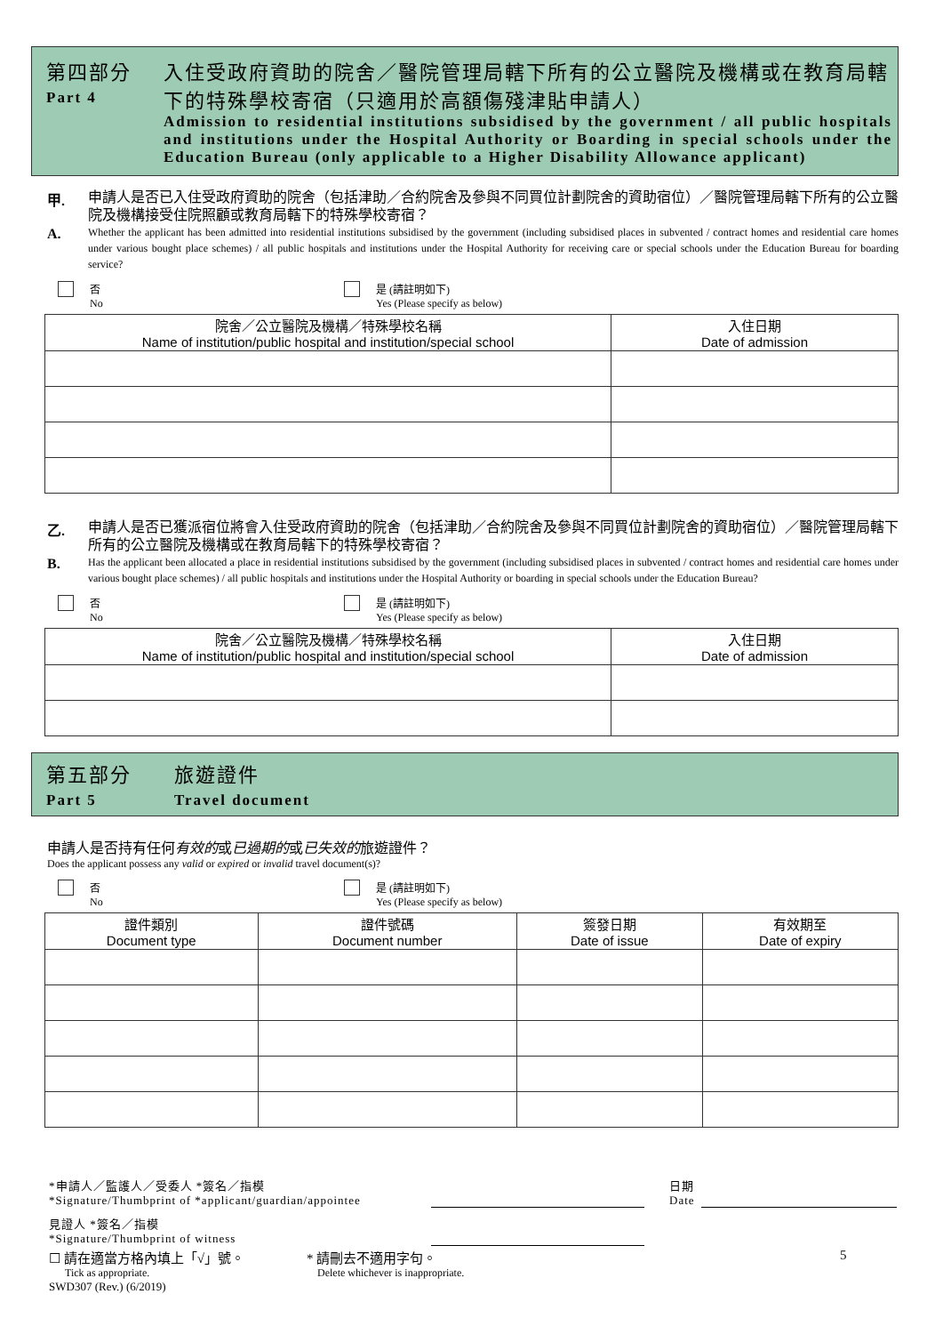第四部分
Part 4
入住受政府資助的院舍／醫院管理局轄下所有的公立醫院及機構或在教育局轄下的特殊學校寄宿（只適用於高額傷殘津貼申請人）
Admission to residential institutions subsidised by the government / all public hospitals and institutions under the Hospital Authority or Boarding in special schools under the Education Bureau (only applicable to a Higher Disability Allowance applicant)
甲.
A.
申請人是否已入住受政府資助的院舍（包括津助／合約院舍及參與不同買位計劃院舍的資助宿位）／醫院管理局轄下所有的公立醫院及機構接受住院照顧或教育局轄下的特殊學校寄宿？
Whether the applicant has been admitted into residential institutions subsidised by the government (including subsidised places in subvented / contract homes and residential care homes under various bought place schemes) / all public hospitals and institutions under the Hospital Authority for receiving care or special schools under the Education Bureau for boarding service?
否
No
是 (請註明如下)
Yes (Please specify as below)
| 院舍／公立醫院及機構／特殊學校名稱 Name of institution/public hospital and institution/special school | 入住日期 Date of admission |
| --- | --- |
乙.
B.
申請人是否已獲派宿位將會入住受政府資助的院舍（包括津助／合約院舍及參與不同買位計劃院舍的資助宿位）／醫院管理局轄下所有的公立醫院及機構或在教育局轄下的特殊學校寄宿？
Has the applicant been allocated a place in residential institutions subsidised by the government (including subsidised places in subvented / contract homes and residential care homes under various bought place schemes) / all public hospitals and institutions under the Hospital Authority or boarding in special schools under the Education Bureau?
否
No
是 (請註明如下)
Yes (Please specify as below)
| 院舍／公立醫院及機構／特殊學校名稱 Name of institution/public hospital and institution/special school | 入住日期 Date of admission |
| --- | --- |
第五部分
Part 5
旅遊證件
Travel document
申請人是否持有任何有效的或已過期的或已失效的旅遊證件？
Does the applicant possess any valid or expired or invalid travel document(s)?
否
No
是 (請註明如下)
Yes (Please specify as below)
| 證件類別 Document type | 證件號碼 Document number | 簽發日期 Date of issue | 有效期至 Date of expiry |
| --- | --- | --- | --- |
*申請人／監護人／受委人 *簽名／指模
*Signature/Thumbprint of *applicant/guardian/appointee
日期
Date
見證人 *簽名／指模
*Signature/Thumbprint of witness
☐ 請在適當方格內填上「√」號。
Tick as appropriate.
* 請刪去不適用字句。
Delete whichever is inappropriate.
5
SWD307 (Rev.) (6/2019)